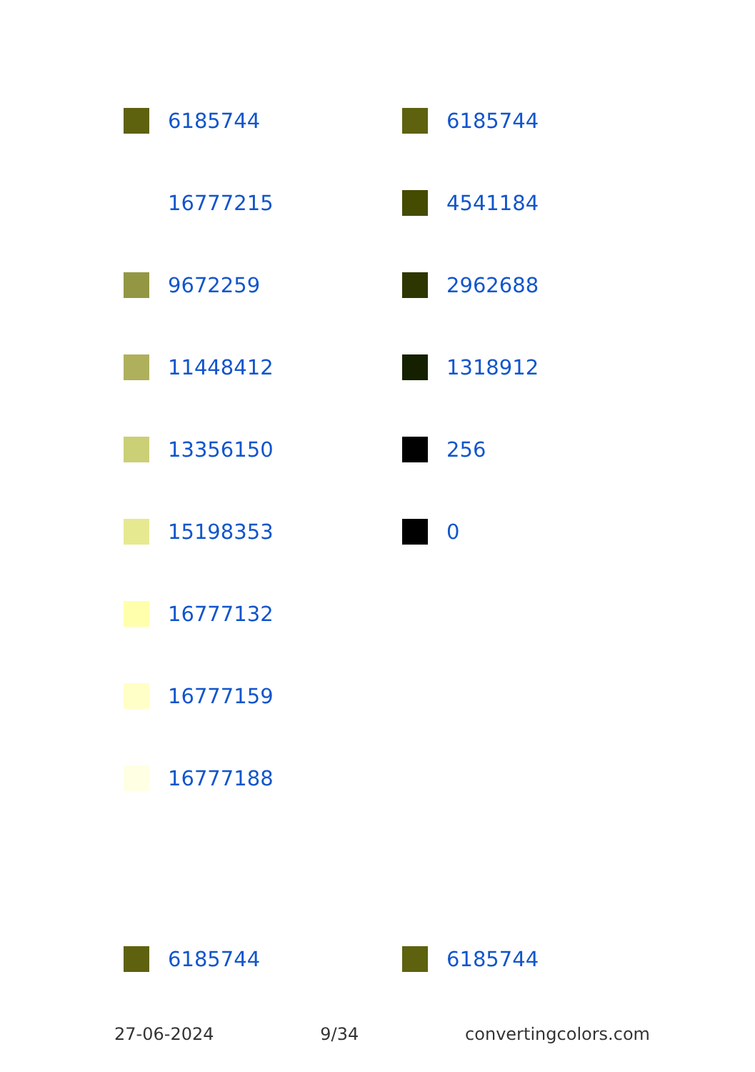6185744
16777215
9672259
11448412
13356150
15198353
16777132
16777159
16777188
6185744
4541184
2962688
1318912
256
0
6185744 6185744
27-06-2024 9/34 convertingcolors.com